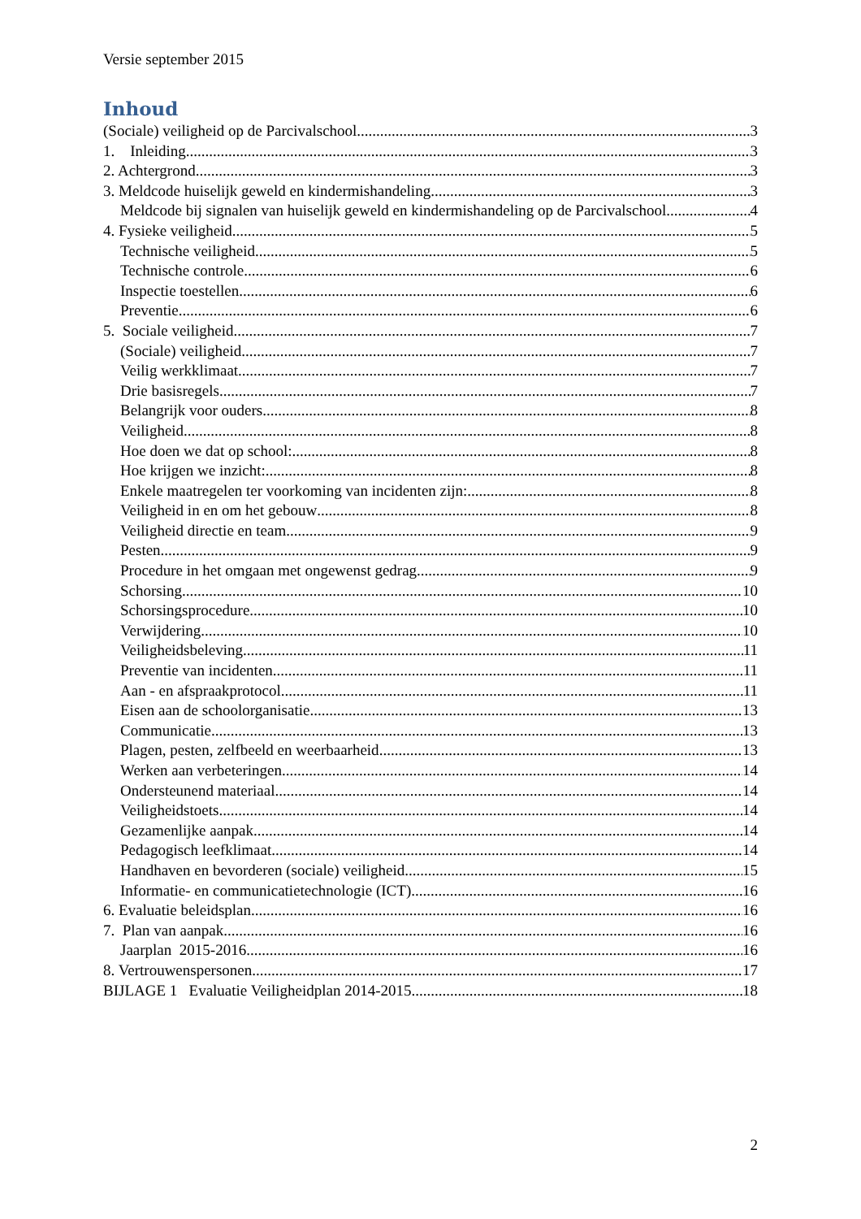Versie september 2015
Inhoud
(Sociale) veiligheid op de Parcivalschool 3
1. Inleiding 3
2. Achtergrond 3
3. Meldcode huiselijk geweld en kindermishandeling 3
Meldcode bij signalen van huiselijk geweld en kindermishandeling op de Parcivalschool 4
4. Fysieke veiligheid 5
Technische veiligheid 5
Technische controle 6
Inspectie toestellen 6
Preventie 6
5. Sociale veiligheid 7
(Sociale) veiligheid 7
Veilig werkklimaat 7
Drie basisregels 7
Belangrijk voor ouders 8
Veiligheid 8
Hoe doen we dat op school: 8
Hoe krijgen we inzicht: 8
Enkele maatregelen ter voorkoming van incidenten zijn: 8
Veiligheid in en om het gebouw 8
Veiligheid directie en team 9
Pesten 9
Procedure in het omgaan met ongewenst gedrag 9
Schorsing 10
Schorsingsprocedure 10
Verwijdering 10
Veiligheidsbeleving 11
Preventie van incidenten 11
Aan - en afspraakprotocol 11
Eisen aan de schoolorganisatie 13
Communicatie 13
Plagen, pesten, zelfbeeld en weerbaarheid 13
Werken aan verbeteringen 14
Ondersteunend materiaal 14
Veiligheidstoets 14
Gezamenlijke aanpak 14
Pedagogisch leefklimaat 14
Handhaven en bevorderen (sociale) veiligheid 15
Informatie- en communicatietechnologie (ICT) 16
6. Evaluatie beleidsplan 16
7. Plan van aanpak 16
Jaarplan 2015-2016 16
8. Vertrouwenspersonen 17
BIJLAGE 1 Evaluatie Veiligheidplan 2014-2015 18
2